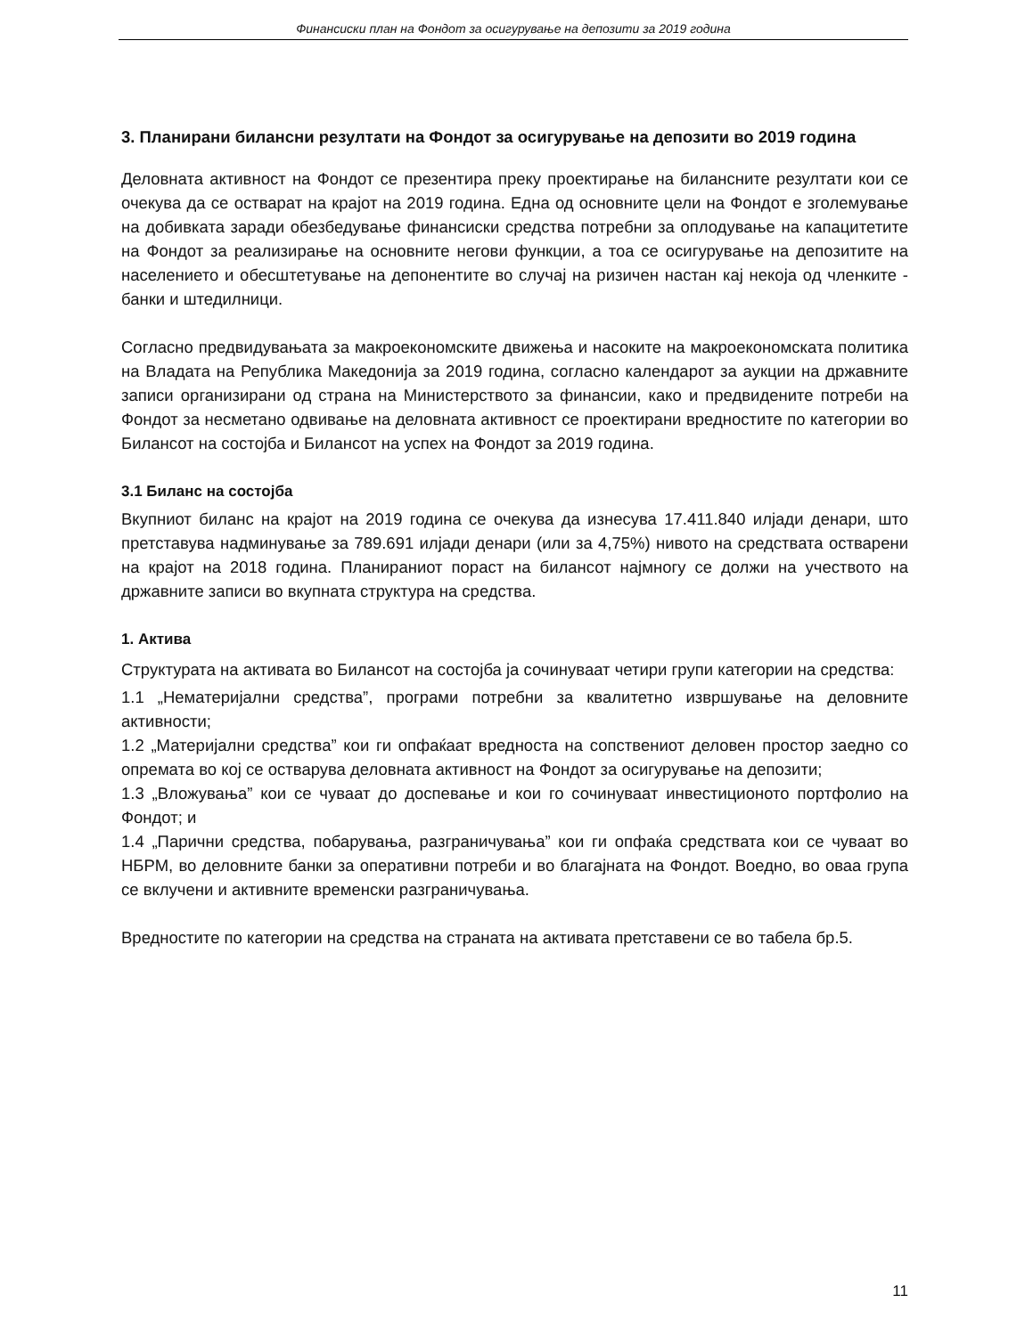Финансиски план на Фондот за осигурување на депозити за 2019 година
3. Планирани билансни резултати на Фондот за осигурување на депозити во 2019 година
Деловната активност на Фондот се презентира преку проектирање на билансните резултати кои се очекува да се остварат на крајот на 2019 година. Една од основните цели на Фондот е зголемување на добивката заради обезбедување финансиски средства потребни за оплодување на капацитетите на Фондот за реализирање на основните негови функции, а тоа се осигурување на депозитите на населението и обесштетување на депонентите во случај на ризичен настан кај некоја од членките - банки и штедилници.
Согласно предвидувањата за макроекономските движења и насоките на макроекономската политика на Владата на Република Македонија за 2019 година, согласно календарот за аукции на државните записи организирани од страна на Министерството за финансии, како и предвидените потреби на Фондот за несметано одвивање на деловната активност се проектирани вредностите по категории во Билансот на состојба и Билансот на успех на Фондот за 2019 година.
3.1 Биланс на состојба
Вкупниот биланс на крајот на 2019 година се очекува да изнесува 17.411.840 илјади денари, што претставува надминување за 789.691 илјади денари (или за 4,75%) нивото на средствата остварени на крајот на 2018 година. Планираниот пораст на билансот најмногу се должи на учеството на државните записи во вкупната структура на средства.
1. Актива
Структурата на активата во Билансот на состојба ја сочинуваат четири групи категории на средства:
1.1 „Нематеријални средства”, програми потребни за квалитетно извршување на деловните активности;
1.2 „Материјални средства” кои ги опфаќаат вредноста на сопствениот деловен простор заедно со опремата во кој се остварува деловната активност на Фондот за осигурување на депозити;
1.3 „Вложувања” кои се чуваат до доспевање и кои го сочинуваат инвестиционото портфолио на Фондот; и
1.4 „Парични средства, побарувања, разграничувања” кои ги опфаќа средствата кои се чуваат во НБРМ, во деловните банки за оперативни потреби и во благајната на Фондот. Воедно, во оваа група се вклучени и активните временски разграничувања.
Вредностите по категории на средства на страната на активата претставени се во табела бр.5.
11